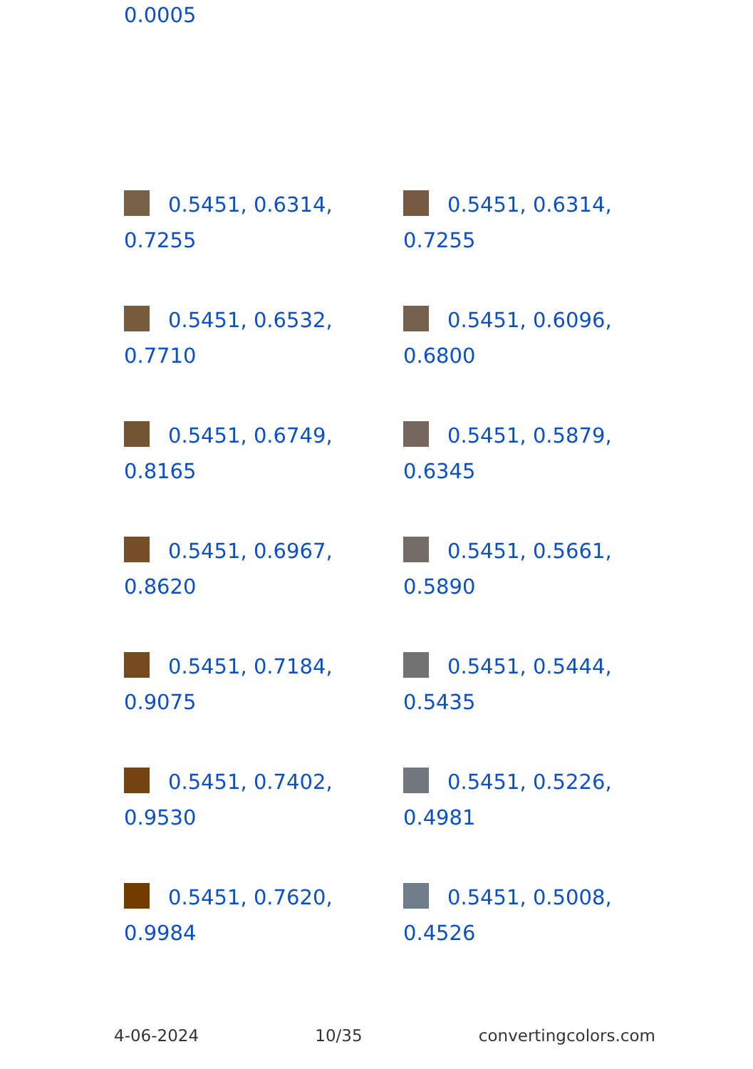0.0005
0.5451, 0.6314, 0.7255
0.5451, 0.6314, 0.7255
0.5451, 0.6532, 0.7710
0.5451, 0.6096, 0.6800
0.5451, 0.6749, 0.8165
0.5451, 0.5879, 0.6345
0.5451, 0.6967, 0.8620
0.5451, 0.5661, 0.5890
0.5451, 0.7184, 0.9075
0.5451, 0.5444, 0.5435
0.5451, 0.7402, 0.9530
0.5451, 0.5226, 0.4981
0.5451, 0.7620, 0.9984
0.5451, 0.5008, 0.4526
4-06-2024 10/35 convertingcolors.com